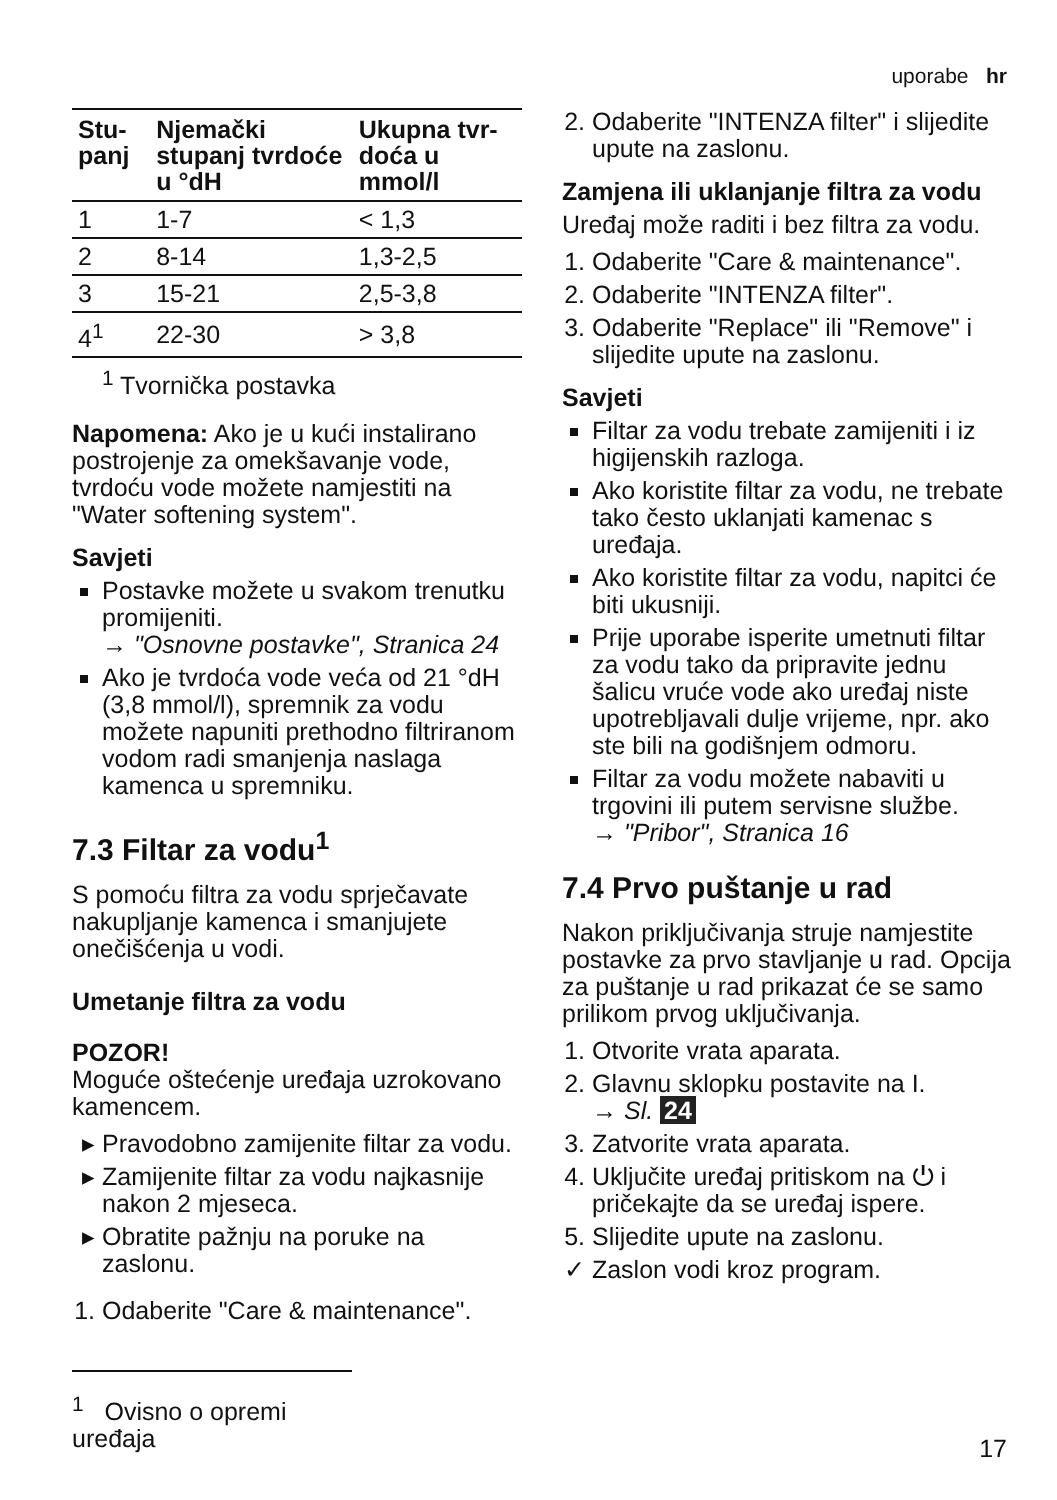uporabe hr
| Stu-panj | Njemački stupanj tvrdoće u °dH | Ukupna tvr-doća u mmol/l |
| --- | --- | --- |
| 1 | 1-7 | < 1,3 |
| 2 | 8-14 | 1,3-2,5 |
| 3 | 15-21 | 2,5-3,8 |
| 4<sup>1</sup> | 22-30 | > 3,8 |
<sup>1</sup> Tvornička postavka
Napomena: Ako je u kući instalirano postrojenje za omekšavanje vode, tvrdoću vode možete namjestiti na "Water softening system".
Savjeti
Postavke možete u svakom trenutku promijeniti.
→ "Osnovne postavke", Stranica 24
Ako je tvrdoća vode veća od 21 °dH (3,8 mmol/l), spremnik za vodu možete napuniti prethodno filtriranom vodom radi smanjenja naslaga kamenca u spremniku.
7.3 Filtar za vodu<sup>1</sup>
S pomoću filtra za vodu sprječavate nakupljanje kamenca i smanjujete onečišćenja u vodi.
Umetanje filtra za vodu
POZOR!
Moguće oštećenje uređaja uzrokovano kamencem.
Pravodobno zamijenite filtar za vodu.
Zamijenite filtar za vodu najkasnije nakon 2 mjeseca.
Obratite pažnju na poruke na zaslonu.
1. Odaberite "Care & maintenance".
2. Odaberite "INTENZA filter" i slijedite upute na zaslonu.
Zamjena ili uklanjanje filtra za vodu
Uređaj može raditi i bez filtra za vodu.
1. Odaberite "Care & maintenance".
2. Odaberite "INTENZA filter".
3. Odaberite "Replace" ili "Remove" i slijedite upute na zaslonu.
Savjeti
Filtar za vodu trebate zamijeniti i iz higijenskih razloga.
Ako koristite filtar za vodu, ne trebate tako često uklanjati kamenac s uređaja.
Ako koristite filtar za vodu, napitci će biti ukusniji.
Prije uporabe isperite umetnuti filtar za vodu tako da pripravite jednu šalicu vruće vode ako uređaj niste upotrebljavali dulje vrijeme, npr. ako ste bili na godišnjem odmoru.
Filtar za vodu možete nabaviti u trgovini ili putem servisne službe.
→ "Pribor", Stranica 16
7.4 Prvo puštanje u rad
Nakon priključivanja struje namjestite postavke za prvo stavljanje u rad. Opcija za puštanje u rad prikazat će se samo prilikom prvog uključivanja.
1. Otvorite vrata aparata.
2. Glavnu sklopku postavite na I.
→ Sl. 24
3. Zatvorite vrata aparata.
4. Uključite uređaj pritiskom na ⏻ i pričekajte da se uređaj ispere.
5. Slijedite upute na zaslonu.
✓ Zaslon vodi kroz program.
<sup>1</sup> Ovisno o opremi uređaja
17